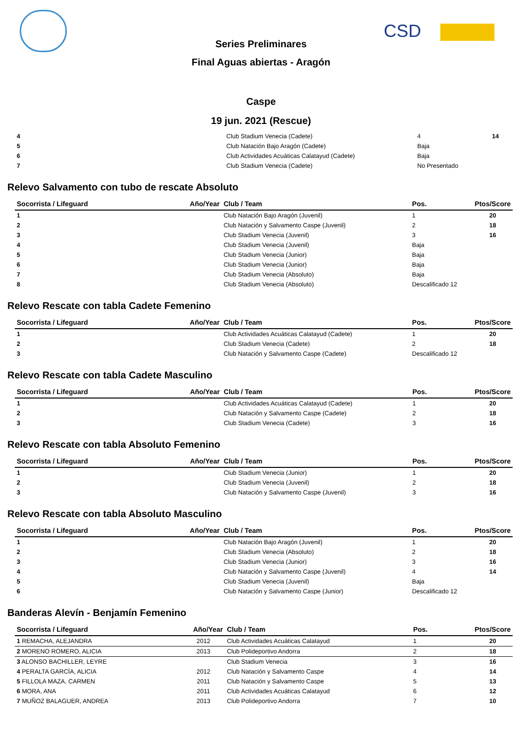CSD
Series Preliminares
Final Aguas abiertas - Aragón
Caspe
19 jun. 2021 (Rescue)
| 4 | | Club Stadium Venecia (Cadete) | 4 | 14 |
| 5 | | Club Natación Bajo Aragón (Cadete) | Baja | |
| 6 | | Club Actividades Acuáticas Calatayud (Cadete) | Baja | |
| 7 | | Club Stadium Venecia (Cadete) | No Presentado | |
Relevo Salvamento con tubo de rescate Absoluto
| Socorrista / Lifeguard Año/Year | | Club / Team | Pos. | Ptos/Score |
| --- | --- | --- | --- | --- |
| 1 | | Club Natación Bajo Aragón (Juvenil) | 1 | 20 |
| 2 | | Club Natación y Salvamento Caspe (Juvenil) | 2 | 18 |
| 3 | | Club Stadium Venecia (Juvenil) | 3 | 16 |
| 4 | | Club Stadium Venecia (Juvenil) | Baja | |
| 5 | | Club Stadium Venecia (Junior) | Baja | |
| 6 | | Club Stadium Venecia (Junior) | Baja | |
| 7 | | Club Stadium Venecia (Absoluto) | Baja | |
| 8 | | Club Stadium Venecia (Absoluto) | Descalificado 12 | |
Relevo Rescate con tabla Cadete Femenino
| Socorrista / Lifeguard Año/Year | | Club / Team | Pos. | Ptos/Score |
| --- | --- | --- | --- | --- |
| 1 | | Club Actividades Acuáticas Calatayud (Cadete) | 1 | 20 |
| 2 | | Club Stadium Venecia (Cadete) | 2 | 18 |
| 3 | | Club Natación y Salvamento Caspe (Cadete) | Descalificado 12 | |
Relevo Rescate con tabla Cadete Masculino
| Socorrista / Lifeguard Año/Year | | Club / Team | Pos. | Ptos/Score |
| --- | --- | --- | --- | --- |
| 1 | | Club Actividades Acuáticas Calatayud (Cadete) | 1 | 20 |
| 2 | | Club Natación y Salvamento Caspe (Cadete) | 2 | 18 |
| 3 | | Club Stadium Venecia (Cadete) | 3 | 16 |
Relevo Rescate con tabla Absoluto Femenino
| Socorrista / Lifeguard Año/Year | | Club / Team | Pos. | Ptos/Score |
| --- | --- | --- | --- | --- |
| 1 | | Club Stadium Venecia (Junior) | 1 | 20 |
| 2 | | Club Stadium Venecia (Juvenil) | 2 | 18 |
| 3 | | Club Natación y Salvamento Caspe (Juvenil) | 3 | 16 |
Relevo Rescate con tabla Absoluto Masculino
| Socorrista / Lifeguard Año/Year | | Club / Team | Pos. | Ptos/Score |
| --- | --- | --- | --- | --- |
| 1 | | Club Natación Bajo Aragón (Juvenil) | 1 | 20 |
| 2 | | Club Stadium Venecia (Absoluto) | 2 | 18 |
| 3 | | Club Stadium Venecia (Junior) | 3 | 16 |
| 4 | | Club Natación y Salvamento Caspe (Juvenil) | 4 | 14 |
| 5 | | Club Stadium Venecia (Juvenil) | Baja | |
| 6 | | Club Natación y Salvamento Caspe (Junior) | Descalificado 12 | |
Banderas Alevín - Benjamín Femenino
| Socorrista / Lifeguard | Año/Year | Club / Team | Pos. | Ptos/Score |
| --- | --- | --- | --- | --- |
| 1 REMACHA, ALEJANDRA | 2012 | Club Actividades Acuáticas Calatayud | 1 | 20 |
| 2 MORENO ROMERO, ALICIA | 2013 | Club Polideportivo Andorra | 2 | 18 |
| 3 ALONSO BACHILLER, LEYRE | | Club Stadium Venecia | 3 | 16 |
| 4 PERALTA GARCÍA, ALICIA | 2012 | Club Natación y Salvamento Caspe | 4 | 14 |
| 5 FILLOLA MAZA, CARMEN | 2011 | Club Natación y Salvamento Caspe | 5 | 13 |
| 6 MORA, ANA | 2011 | Club Actividades Acuáticas Calatayud | 6 | 12 |
| 7 MUÑOZ BALAGUER, ANDREA | 2013 | Club Polideportivo Andorra | 7 | 10 |